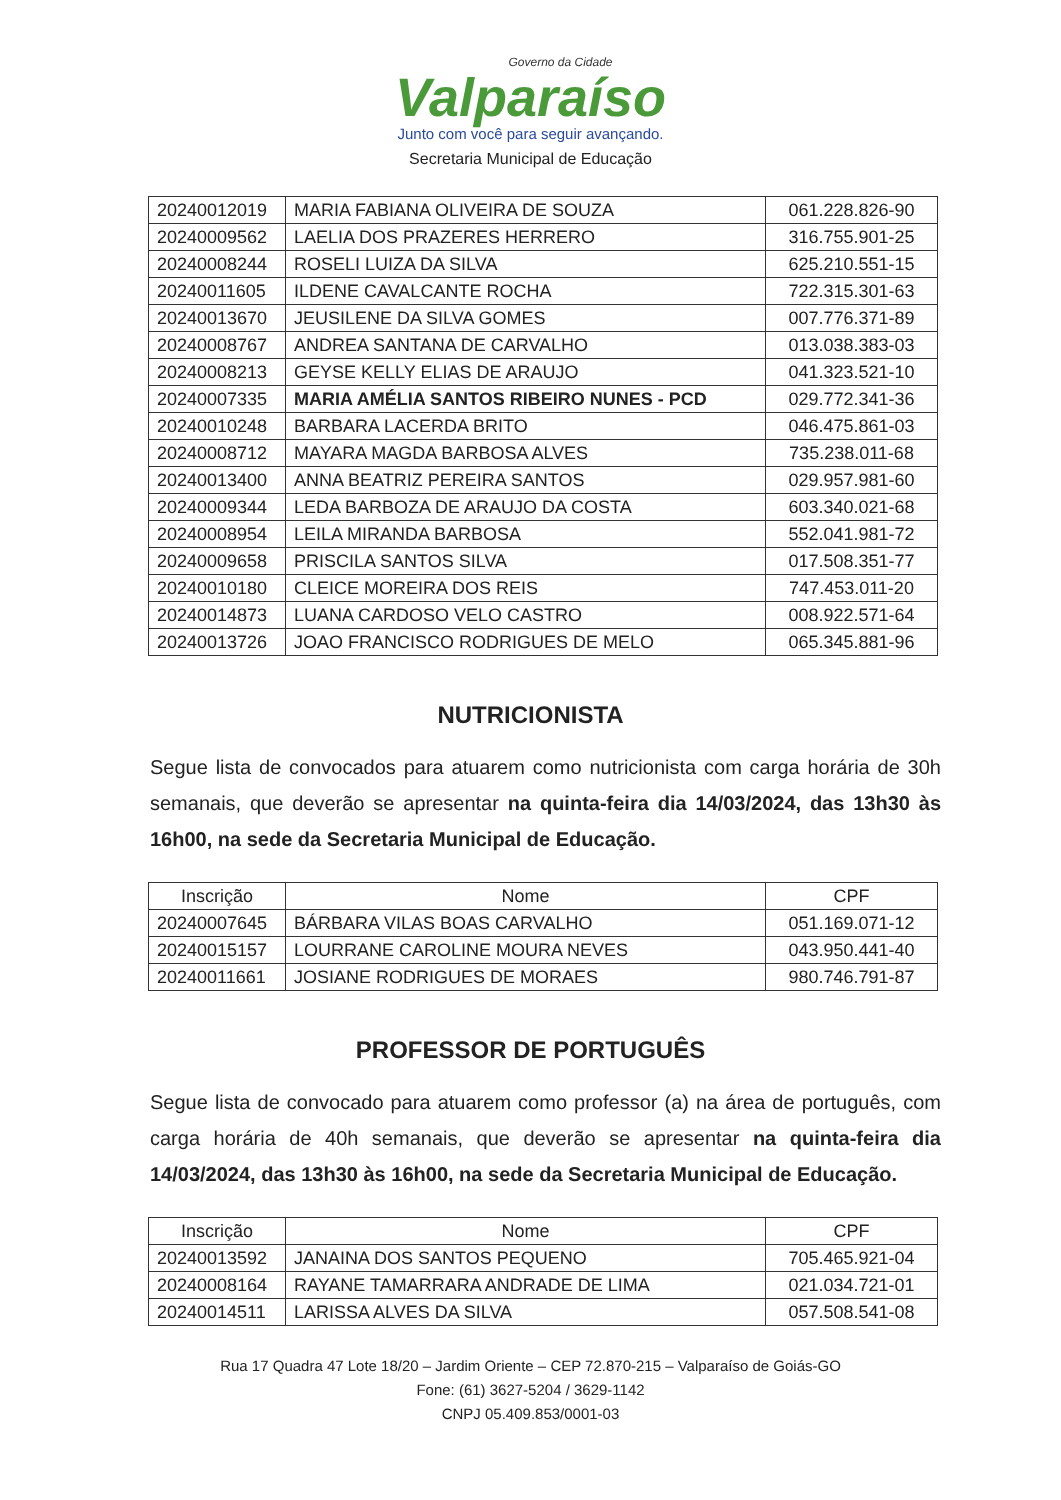Governo da Cidade
Valparaíso
Junto com você para seguir avançando.
Secretaria Municipal de Educação
| 20240012019 | MARIA FABIANA OLIVEIRA DE SOUZA | 061.228.826-90 |
| 20240009562 | LAELIA DOS PRAZERES HERRERO | 316.755.901-25 |
| 20240008244 | ROSELI LUIZA DA SILVA | 625.210.551-15 |
| 20240011605 | ILDENE CAVALCANTE ROCHA | 722.315.301-63 |
| 20240013670 | JEUSILENE DA SILVA GOMES | 007.776.371-89 |
| 20240008767 | ANDREA SANTANA DE CARVALHO | 013.038.383-03 |
| 20240008213 | GEYSE KELLY ELIAS DE ARAUJO | 041.323.521-10 |
| 20240007335 | MARIA AMÉLIA SANTOS RIBEIRO NUNES - PCD | 029.772.341-36 |
| 20240010248 | BARBARA LACERDA BRITO | 046.475.861-03 |
| 20240008712 | MAYARA MAGDA BARBOSA ALVES | 735.238.011-68 |
| 20240013400 | ANNA BEATRIZ PEREIRA SANTOS | 029.957.981-60 |
| 20240009344 | LEDA BARBOZA DE ARAUJO DA COSTA | 603.340.021-68 |
| 20240008954 | LEILA MIRANDA BARBOSA | 552.041.981-72 |
| 20240009658 | PRISCILA SANTOS SILVA | 017.508.351-77 |
| 20240010180 | CLEICE MOREIRA DOS REIS | 747.453.011-20 |
| 20240014873 | LUANA CARDOSO VELO CASTRO | 008.922.571-64 |
| 20240013726 | JOAO FRANCISCO RODRIGUES DE MELO | 065.345.881-96 |
NUTRICIONISTA
Segue lista de convocados para atuarem como nutricionista com carga horária de 30h semanais, que deverão se apresentar na quinta-feira dia 14/03/2024, das 13h30 às 16h00, na sede da Secretaria Municipal de Educação.
| Inscrição | Nome | CPF |
| --- | --- | --- |
| 20240007645 | BÁRBARA VILAS BOAS CARVALHO | 051.169.071-12 |
| 20240015157 | LOURRANE CAROLINE MOURA NEVES | 043.950.441-40 |
| 20240011661 | JOSIANE RODRIGUES DE MORAES | 980.746.791-87 |
PROFESSOR DE PORTUGUÊS
Segue lista de convocado para atuarem como professor (a) na área de português, com carga horária de 40h semanais, que deverão se apresentar na quinta-feira dia 14/03/2024, das 13h30 às 16h00, na sede da Secretaria Municipal de Educação.
| Inscrição | Nome | CPF |
| --- | --- | --- |
| 20240013592 | JANAINA DOS SANTOS PEQUENO | 705.465.921-04 |
| 20240008164 | RAYANE TAMARRARA ANDRADE DE LIMA | 021.034.721-01 |
| 20240014511 | LARISSA ALVES DA SILVA | 057.508.541-08 |
Rua 17 Quadra 47 Lote 18/20 – Jardim Oriente – CEP 72.870-215 – Valparaíso de Goiás-GO
Fone: (61) 3627-5204 / 3629-1142
CNPJ 05.409.853/0001-03